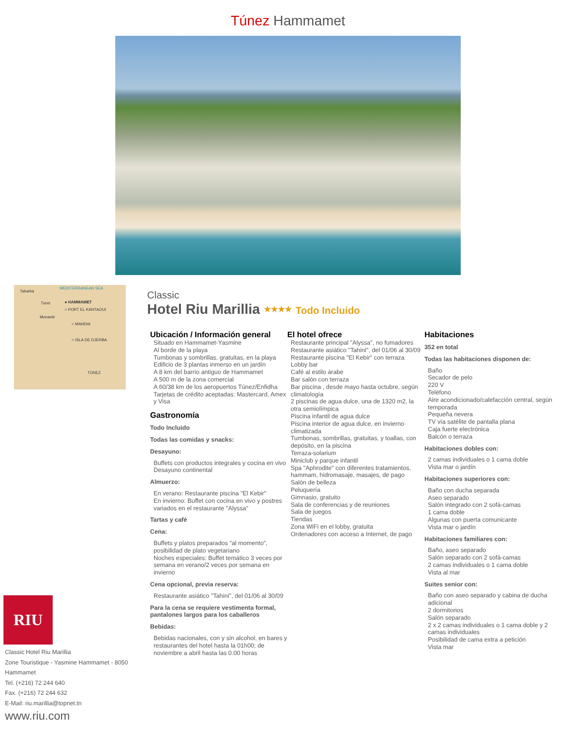Túnez Hammamet
Tabarka
MEDITERRANEAN SEA
Tunis ● HAMMAMET
○ PORT EL KANTAOUI
Monastir
○ MAHDIA
○ ISLA DE DJERBA
TÚNEZ
RIU
Classic Hotel Riu Marillia
Zone Touristique - Yasmine Hammamet - 8050
Hammamet
Tel. (+216) 72 244 640
Fax. (+216) 72 244 632
E-Mail: riu.marillia@topnet.tn
www.riu.com
Classic
Hotel Riu Marillia ★★★★ Todo Incluido
Ubicación / Información general
Situado en Hammamet-Yasmine
Al borde de la playa
Tumbonas y sombrillas, gratuitas, en la playa
Edificio de 3 plantas inmerso en un jardín
A 8 km del barrio antiguo de Hammamet
A 500 m de la zona comercial
A 60/38 km de los aeropuertos Túnez/Enfidha
Tarjetas de crédito aceptadas: Mastercard, Amex y Visa
Gastronomía
Todo Incluido
Todas las comidas y snacks:
Desayuno:
Buffets con productos integrales y cocina en vivo
Desayuno continental
Almuerzo:
En verano: Restaurante piscina "El Kebir"
En invierno: Buffet con cocina en vivo y postres variados en el restaurante "Alyssa"
Tartas y café
Cena:
Buffets y platos preparados "al momento", posibilidad de plato vegetariano
Noches especiales: Buffet temático 3 veces por semana en verano/2 veces por semana en invierno
Cena opcional, previa reserva:
Restaurante asiático "Tahini", del 01/06 al 30/09
Para la cena se requiere vestimenta formal, pantalones largos para los caballeros
Bebidas:
Bebidas nacionales, con y sin alcohol, en bares y restaurantes del hotel hasta la 01h00; de noviembre a abril hasta las 0.00 horas
El hotel ofrece
Restaurante principal "Alyssa", no fumadores
Restaurante asiático "Tahini", del 01/06 al 30/09
Restaurante piscina "El Kebir" con terraza
Lobby bar
Café al estilo árabe
Bar salón con terraza
Bar piscina , desde mayo hasta octubre, según climatología
2 piscinas de agua dulce, una de 1320 m2, la otra semiolímpica
Piscina infantil de agua dulce
Piscina interior de agua dulce, en invierno climatizada
Tumbonas, sombrillas, gratuitas, y toallas, con depósito, en la piscina
Terraza-solarium
Miniclub y parque infantil
Spa "Aphrodite" con diferentes tratamientos, hammam, hidromasaje, masajes, de pago
Salón de belleza
Peluquería
Gimnasio, gratuito
Sala de conferencias y de reuniones
Sala de juegos
Tiendas
Zona WiFi en el lobby, gratuita
Ordenadores con acceso a Internet, de pago
Habitaciones
352 en total
Todas las habitaciones disponen de:
Baño
Secador de pelo
220 V
Teléfono
Aire acondicionado/calefacción central, según temporada
Pequeña nevera
TV vía satélite de pantalla plana
Caja fuerte electrónica
Balcón o terraza
Habitaciones dobles con:
2 camas individuales o 1 cama doble
Vista mar o jardín
Habitaciones superiores con:
Baño con ducha separada
Aseo separado
Salón integrado con 2 sofá-camas
1 cama doble
Algunas con puerta comunicante
Vista mar o jardín
Habitaciones familiares con:
Baño, aseo separado
Salón separado con 2 sofá-camas
2 camas individuales o 1 cama doble
Vista al mar
Suites senior con:
Baño con aseo separado y cabina de ducha adicional
2 dormitorios
Salón separado
2 x 2 camas individuales o 1 cama doble y 2 camas individuales
Posibilidad de cama extra a petición
Vista mar